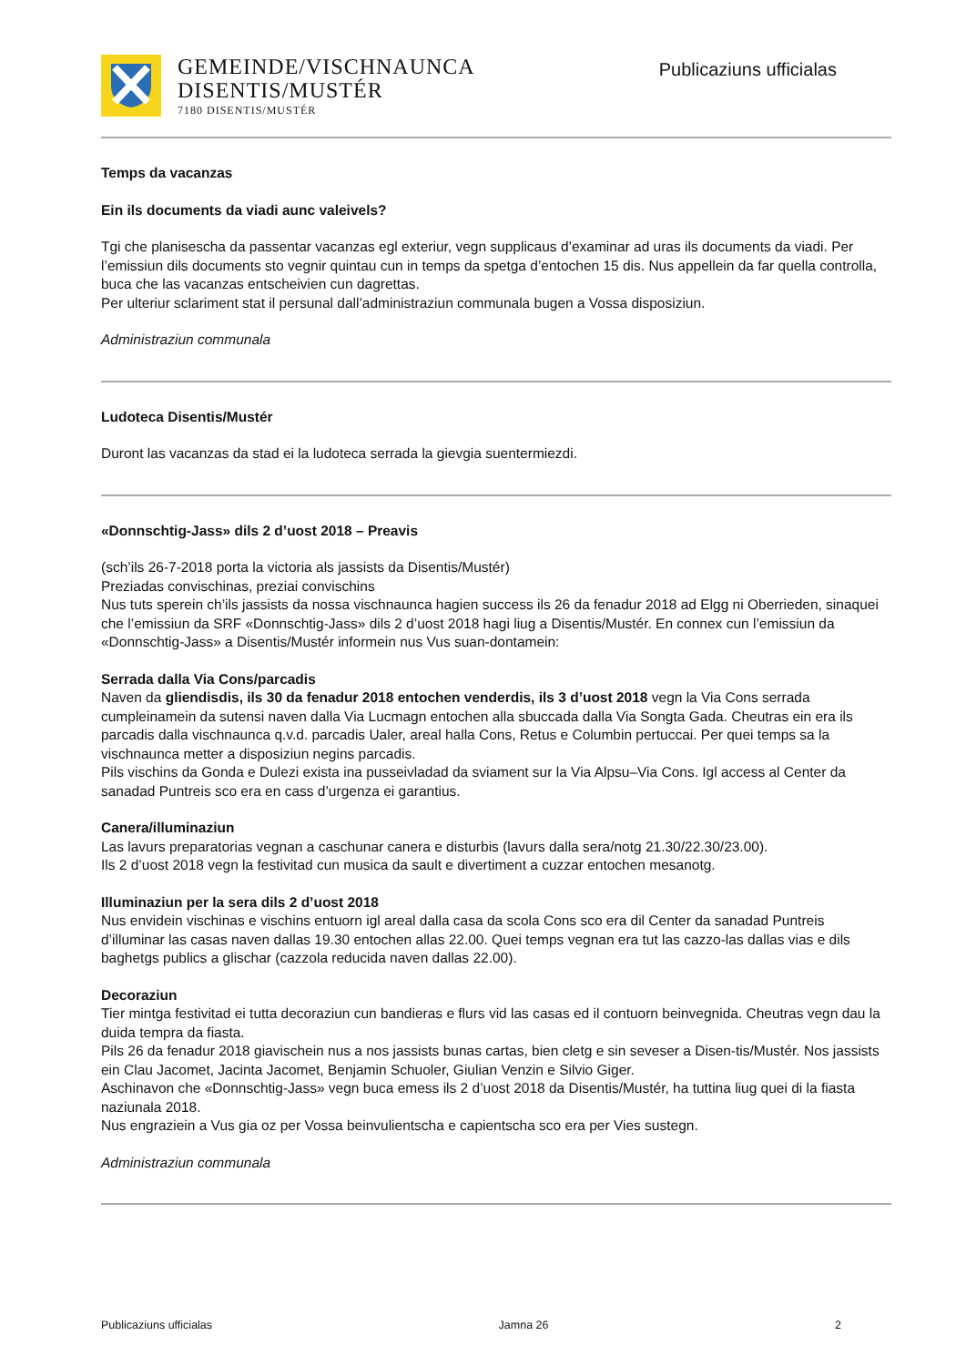GEMEINDE/VISCHNAUNCA
DISENTIS/MUSTÉR
7180 DISENTIS/MUSTÉR
Publicaziuns ufficialas
Temps da vacanzas
Ein ils documents da viadi aunc valeivels?
Tgi che planisescha da passentar vacanzas egl exteriur, vegn supplicaus d’examinar ad uras ils documents da viadi. Per l’emissiun dils documents sto vegnir quintau cun in temps da spetga d’entochen 15 dis. Nus appellein da far quella controlla, buca che las vacanzas entscheivien cun dagrettas.
Per ulteriur sclariment stat il persunal dall’administraziun communala bugen a Vossa disposiziun.
Administraziun communala
Ludoteca Disentis/Mustér
Duront las vacanzas da stad ei la ludoteca serrada la gievgia suentermiezdi.
«Donnschtig-Jass» dils 2 d’uost 2018 – Preavis
(sch’ils 26-7-2018 porta la victoria als jassists da Disentis/Mustér)
Preziadas convischinas, preziai convischins
Nus tuts sperein ch’ils jassists da nossa vischnaunca hagien success ils 26 da fenadur 2018 ad Elgg ni Oberrieden, sinaquei che l’emissiun da SRF «Donnschtig-Jass» dils 2 d’uost 2018 hagi liug a Disentis/Mustér. En connex cun l’emissiun da «Donnschtig-Jass» a Disentis/Mustér informein nus Vus suan-dontamein:
Serrada dalla Via Cons/parcadis
Naven da gliendisdis, ils 30 da fenadur 2018 entochen venderdis, ils 3 d’uost 2018 vegn la Via Cons serrada cumpleinamein da sutensi naven dalla Via Lucmagn entochen alla sbuccada dalla Via Songta Gada. Cheutras ein era ils parcadis dalla vischnaunca q.v.d. parcadis Ualer, areal halla Cons, Retus e Columbin pertuccai. Per quei temps sa la vischnaunca metter a disposiziun negins parcadis.
Pils vischins da Gonda e Dulezi exista ina pusseivladad da sviament sur la Via Alpsu–Via Cons. Igl access al Center da sanadad Puntreis sco era en cass d’urgenza ei garantius.
Canera/illuminaziun
Las lavurs preparatorias vegnan a caschunar canera e disturbis (lavurs dalla sera/notg 21.30/22.30/23.00).
Ils 2 d’uost 2018 vegn la festivitad cun musica da sault e divertiment a cuzzar entochen mesanotg.
Illuminaziun per la sera dils 2 d’uost 2018
Nus envidein vischinas e vischins entuorn igl areal dalla casa da scola Cons sco era dil Center da sanadad Puntreis d’illuminar las casas naven dallas 19.30 entochen allas 22.00. Quei temps vegnan era tut las cazzo-las dallas vias e dils baghetgs publics a glischar (cazzola reducida naven dallas 22.00).
Decoraziun
Tier mintga festivitad ei tutta decoraziun cun bandieras e flurs vid las casas ed il contuorn beinvegnida. Cheutras vegn dau la duida tempra da fiasta.
Pils 26 da fenadur 2018 giavischein nus a nos jassists bunas cartas, bien cletg e sin seveser a Disen-tis/Mustér. Nos jassists ein Clau Jacomet, Jacinta Jacomet, Benjamin Schuoler, Giulian Venzin e Silvio Giger.
Aschinavon che «Donnschtig-Jass» vegn buca emess ils 2 d’uost 2018 da Disentis/Mustér, ha tuttina liug quei di la fiasta naziunala 2018.
Nus engraziein a Vus gia oz per Vossa beinvulientscha e capientscha sco era per Vies sustegn.
Administraziun communala
Publicaziuns ufficialas Jamna 26 2